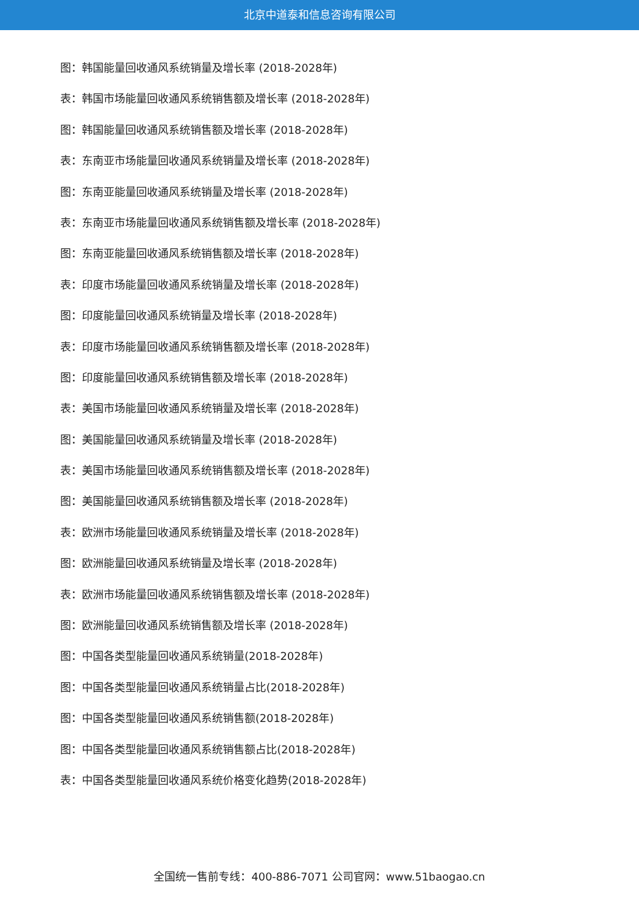北京中道泰和信息咨询有限公司
图：韩国能量回收通风系统销量及增长率 (2018-2028年)
表：韩国市场能量回收通风系统销售额及增长率 (2018-2028年)
图：韩国能量回收通风系统销售额及增长率 (2018-2028年)
表：东南亚市场能量回收通风系统销量及增长率 (2018-2028年)
图：东南亚能量回收通风系统销量及增长率 (2018-2028年)
表：东南亚市场能量回收通风系统销售额及增长率 (2018-2028年)
图：东南亚能量回收通风系统销售额及增长率 (2018-2028年)
表：印度市场能量回收通风系统销量及增长率 (2018-2028年)
图：印度能量回收通风系统销量及增长率 (2018-2028年)
表：印度市场能量回收通风系统销售额及增长率 (2018-2028年)
图：印度能量回收通风系统销售额及增长率 (2018-2028年)
表：美国市场能量回收通风系统销量及增长率 (2018-2028年)
图：美国能量回收通风系统销量及增长率 (2018-2028年)
表：美国市场能量回收通风系统销售额及增长率 (2018-2028年)
图：美国能量回收通风系统销售额及增长率 (2018-2028年)
表：欧洲市场能量回收通风系统销量及增长率 (2018-2028年)
图：欧洲能量回收通风系统销量及增长率 (2018-2028年)
表：欧洲市场能量回收通风系统销售额及增长率 (2018-2028年)
图：欧洲能量回收通风系统销售额及增长率 (2018-2028年)
图：中国各类型能量回收通风系统销量(2018-2028年)
图：中国各类型能量回收通风系统销量占比(2018-2028年)
图：中国各类型能量回收通风系统销售额(2018-2028年)
图：中国各类型能量回收通风系统销售额占比(2018-2028年)
表：中国各类型能量回收通风系统价格变化趋势(2018-2028年)
全国统一售前专线：400-886-7071 公司官网：www.51baogao.cn